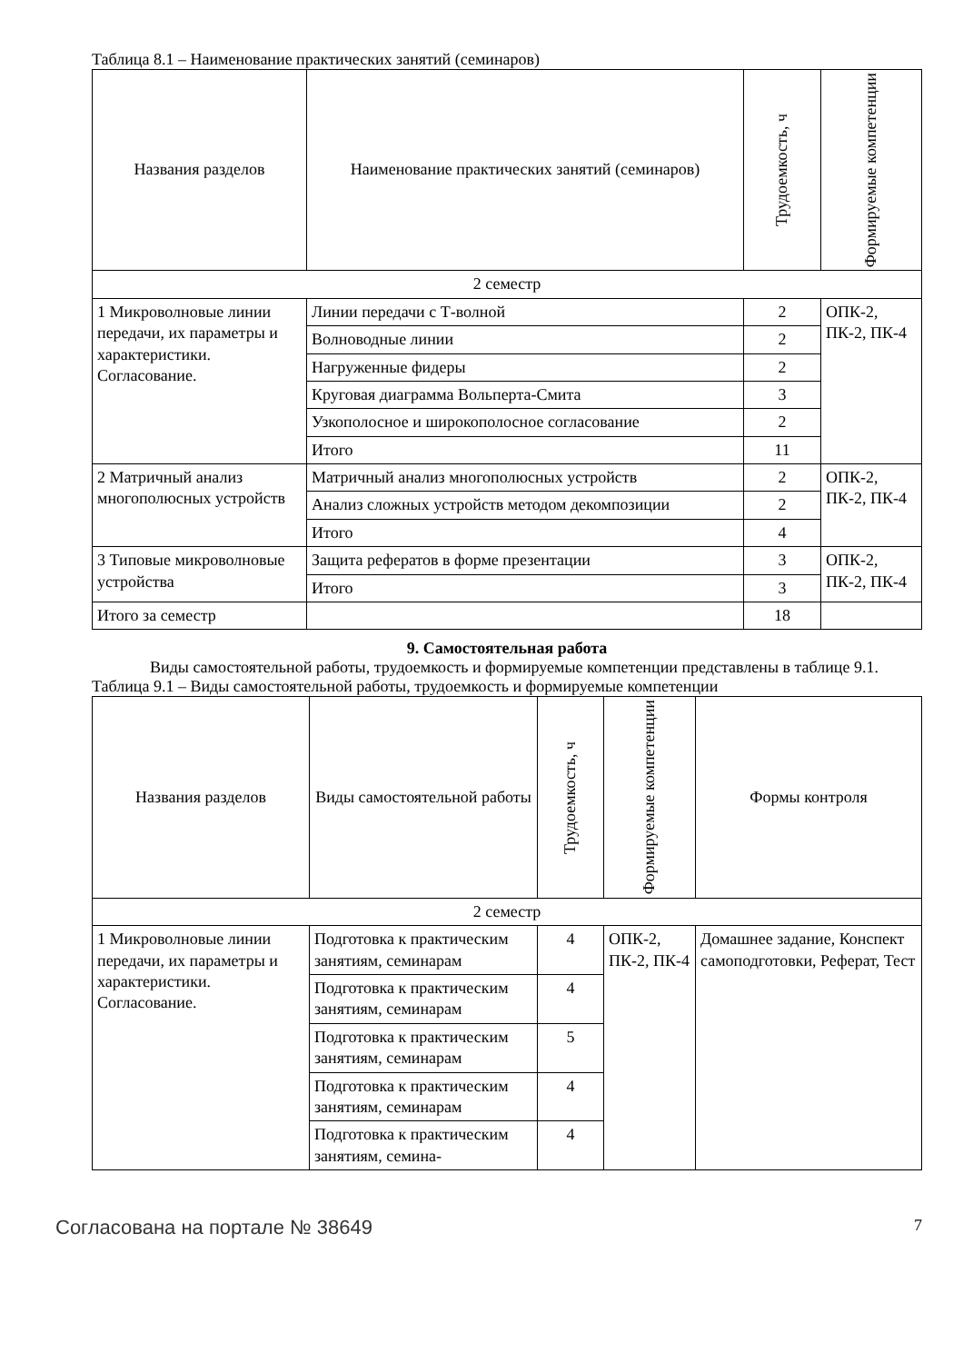Таблица 8.1 – Наименование практических занятий (семинаров)
| Названия разделов | Наименование практических занятий (семинаров) | Трудоемкость, ч | Формируемые компетенции |
| --- | --- | --- | --- |
| 2 семестр | | | |
| 1 Микроволновые линии передачи, их параметры и характеристики. Согласование. | Линии передачи с Т-волной | 2 | ОПК-2, ПК-2, ПК-4 |
| | Волноводные линии | 2 | |
| | Нагруженные фидеры | 2 | |
| | Круговая диаграмма Вольперта-Смита | 3 | |
| | Узкополосное и широкополосное согласование | 2 | |
| | Итого | 11 | |
| 2 Матричный анализ многополюсных устройств | Матричный анализ многополюсных устройств | 2 | ОПК-2, ПК-2, ПК-4 |
| | Анализ сложных устройств методом декомпозиции | 2 | |
| | Итого | 4 | |
| 3 Типовые микроволновые устройства | Защита рефератов в форме презентации | 3 | ОПК-2, ПК-2, ПК-4 |
| | Итого | 3 | |
| Итого за семестр | | 18 | |
9. Самостоятельная работа
Виды самостоятельной работы, трудоемкость и формируемые компетенции представлены в таблице 9.1.
Таблица 9.1 – Виды самостоятельной работы, трудоемкость и формируемые компетенции
| Названия разделов | Виды самостоятельной работы | Трудоемкость, ч | Формируемые компетенции | Формы контроля |
| --- | --- | --- | --- | --- |
| 2 семестр | | | | |
| 1 Микроволновые линии передачи, их параметры и характеристики. Согласование. | Подготовка к практическим занятиям, семинарам | 4 | ОПК-2, ПК-2, ПК-4 | Домашнее задание, Конспект самоподготовки, Реферат, Тест |
| | Подготовка к практическим занятиям, семинарам | 4 | | |
| | Подготовка к практическим занятиям, семинарам | 5 | | |
| | Подготовка к практическим занятиям, семинарам | 4 | | |
| | Подготовка к практическим занятиям, семина- | 4 | | |
Согласована на портале № 38649 7